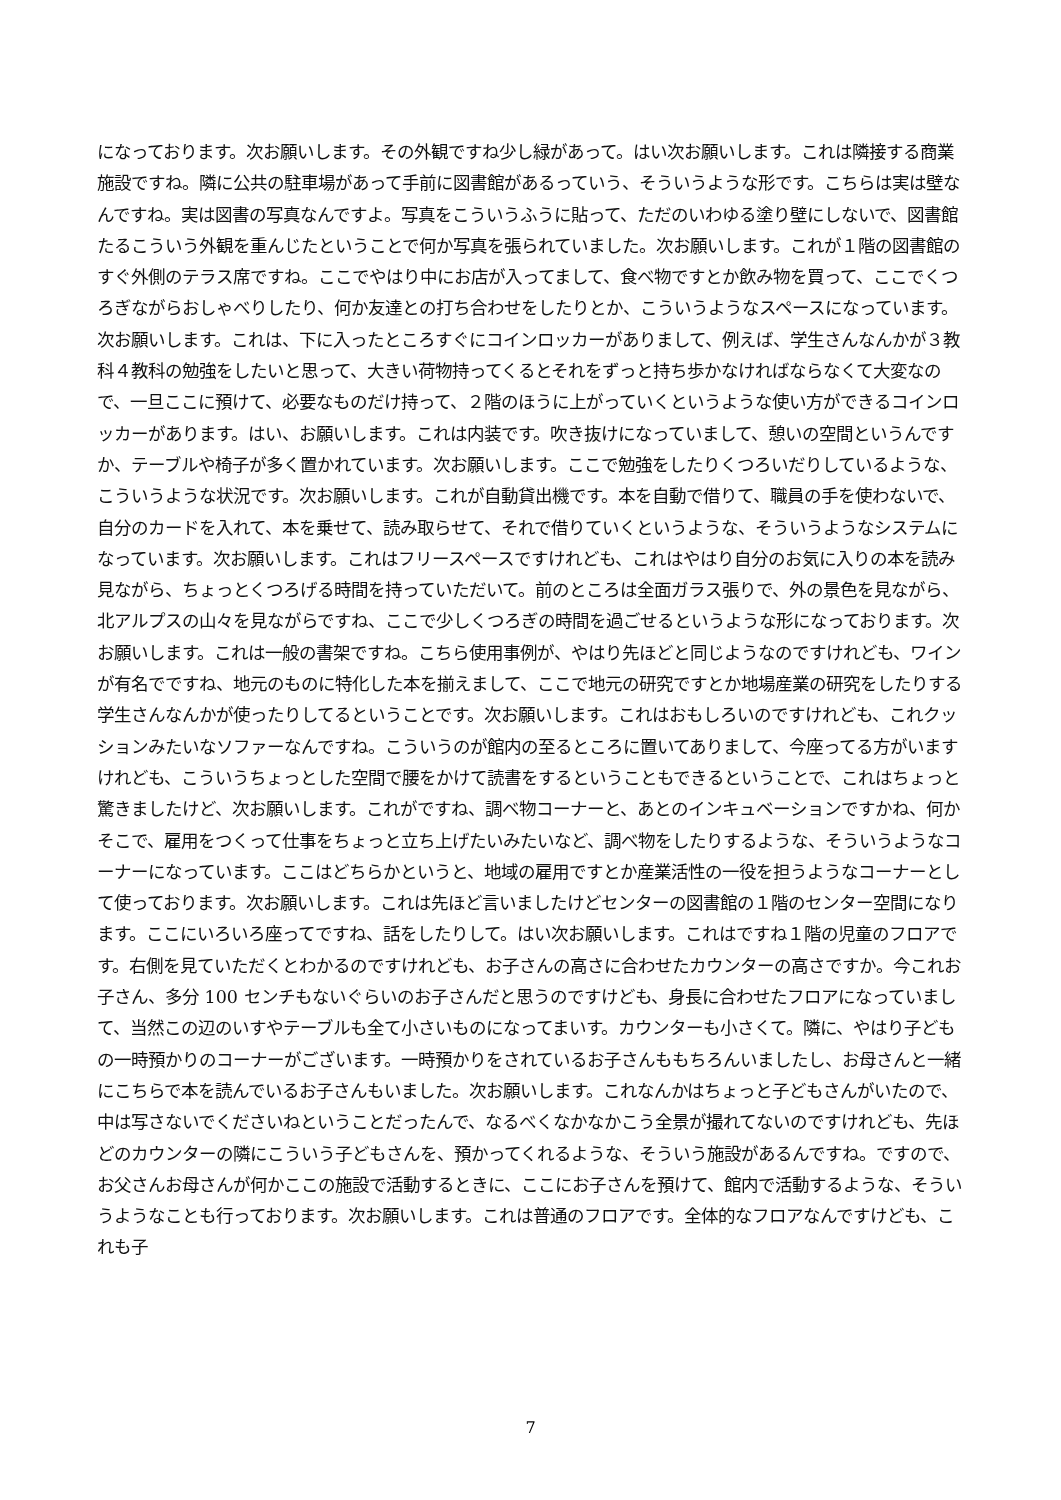になっております。次お願いします。その外観ですね少し緑があって。はい次お願いします。これは隣接する商業施設ですね。隣に公共の駐車場があって手前に図書館があるっていう、そういうような形です。こちらは実は壁なんですね。実は図書の写真なんですよ。写真をこういうふうに貼って、ただのいわゆる塗り壁にしないで、図書館たるこういう外観を重んじたということで何か写真を張られていました。次お願いします。これが１階の図書館のすぐ外側のテラス席ですね。ここでやはり中にお店が入ってまして、食べ物ですとか飲み物を買って、ここでくつろぎながらおしゃべりしたり、何か友達との打ち合わせをしたりとか、こういうようなスペースになっています。次お願いします。これは、下に入ったところすぐにコインロッカーがありまして、例えば、学生さんなんかが３教科４教科の勉強をしたいと思って、大きい荷物持ってくるとそれをずっと持ち歩かなければならなくて大変なので、一旦ここに預けて、必要なものだけ持って、２階のほうに上がっていくというような使い方ができるコインロッカーがあります。はい、お願いします。これは内装です。吹き抜けになっていまして、憩いの空間というんですか、テーブルや椅子が多く置かれています。次お願いします。ここで勉強をしたりくつろいだりしているような、こういうような状況です。次お願いします。これが自動貸出機です。本を自動で借りて、職員の手を使わないで、自分のカードを入れて、本を乗せて、読み取らせて、それで借りていくというような、そういうようなシステムになっています。次お願いします。これはフリースペースですけれども、これはやはり自分のお気に入りの本を読み見ながら、ちょっとくつろげる時間を持っていただいて。前のところは全面ガラス張りで、外の景色を見ながら、北アルプスの山々を見ながらですね、ここで少しくつろぎの時間を過ごせるというような形になっております。次お願いします。これは一般の書架ですね。こちら使用事例が、やはり先ほどと同じようなのですけれども、ワインが有名でですね、地元のものに特化した本を揃えまして、ここで地元の研究ですとか地場産業の研究をしたりする学生さんなんかが使ったりしてるということです。次お願いします。これはおもしろいのですけれども、これクッションみたいなソファーなんですね。こういうのが館内の至るところに置いてありまして、今座ってる方がいますけれども、こういうちょっとした空間で腰をかけて読書をするということもできるということで、これはちょっと驚きましたけど、次お願いします。これがですね、調べ物コーナーと、あとのインキュベーションですかね、何かそこで、雇用をつくって仕事をちょっと立ち上げたいみたいなど、調べ物をしたりするような、そういうようなコーナーになっています。ここはどちらかというと、地域の雇用ですとか産業活性の一役を担うようなコーナーとして使っております。次お願いします。これは先ほど言いましたけどセンターの図書館の１階のセンター空間になります。ここにいろいろ座ってですね、話をしたりして。はい次お願いします。これはですね１階の児童のフロアです。右側を見ていただくとわかるのですけれども、お子さんの高さに合わせたカウンターの高さですか。今これお子さん、多分 100 センチもないぐらいのお子さんだと思うのですけども、身長に合わせたフロアになっていまして、当然この辺のいすやテーブルも全て小さいものになってまいす。カウンターも小さくて。隣に、やはり子どもの一時預かりのコーナーがございます。一時預かりをされているお子さんももちろんいましたし、お母さんと一緒にこちらで本を読んでいるお子さんもいました。次お願いします。これなんかはちょっと子どもさんがいたので、中は写さないでくださいねということだったんで、なるべくなかなかこう全景が撮れてないのですけれども、先ほどのカウンターの隣にこういう子どもさんを、預かってくれるような、そういう施設があるんですね。ですので、お父さんお母さんが何かここの施設で活動するときに、ここにお子さんを預けて、館内で活動するような、そういうようなことも行っております。次お願いします。これは普通のフロアです。全体的なフロアなんですけども、これも子
7